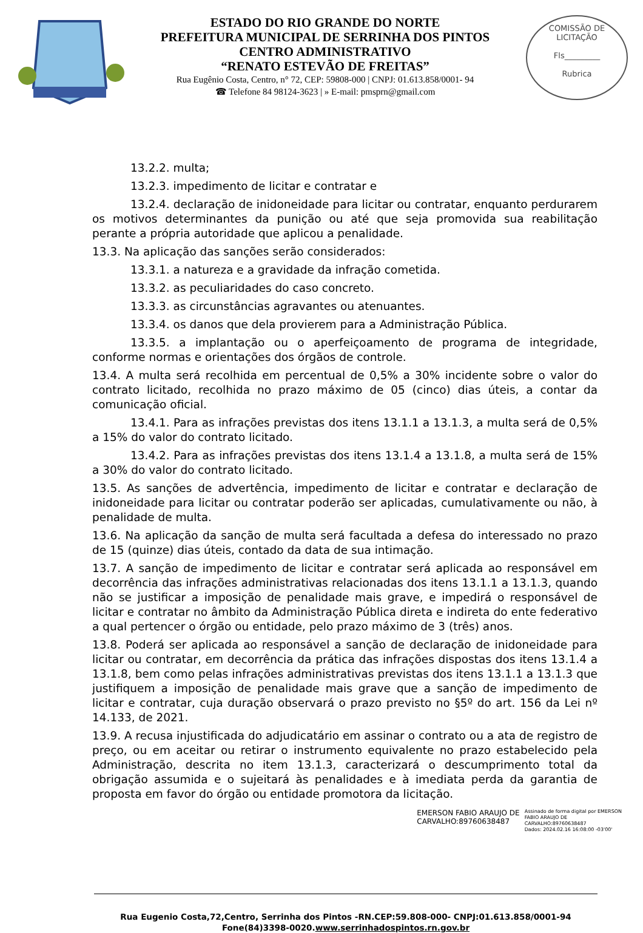ESTADO DO RIO GRANDE DO NORTE
PREFEITURA MUNICIPAL DE SERRINHA DOS PINTOS
CENTRO ADMINISTRATIVO
“RENATO ESTEVÃO DE FREITAS”
Rua Eugênio Costa, Centro, n° 72, CEP: 59808-000 | CNPJ: 01.613.858/0001- 94
☎ Telefone 84 98124-3623 | » E-mail: pmsprn@gmail.com
COMISSÃO DE LICITAÇÃO
Fls_________
Rubrica
13.2.2. multa;
13.2.3. impedimento de licitar e contratar e
13.2.4. declaração de inidoneidade para licitar ou contratar, enquanto perdurarem os motivos determinantes da punição ou até que seja promovida sua reabilitação perante a própria autoridade que aplicou a penalidade.
13.3. Na aplicação das sanções serão considerados:
13.3.1. a natureza e a gravidade da infração cometida.
13.3.2. as peculiaridades do caso concreto.
13.3.3. as circunstâncias agravantes ou atenuantes.
13.3.4. os danos que dela provierem para a Administração Pública.
13.3.5. a implantação ou o aperfeiçoamento de programa de integridade, conforme normas e orientações dos órgãos de controle.
13.4. A multa será recolhida em percentual de 0,5% a 30% incidente sobre o valor do contrato licitado, recolhida no prazo máximo de 05 (cinco) dias úteis, a contar da comunicação oficial.
13.4.1. Para as infrações previstas dos itens 13.1.1 a 13.1.3, a multa será de 0,5% a 15% do valor do contrato licitado.
13.4.2. Para as infrações previstas dos itens 13.1.4 a 13.1.8, a multa será de 15% a 30% do valor do contrato licitado.
13.5. As sanções de advertência, impedimento de licitar e contratar e declaração de inidoneidade para licitar ou contratar poderão ser aplicadas, cumulativamente ou não, à penalidade de multa.
13.6. Na aplicação da sanção de multa será facultada a defesa do interessado no prazo de 15 (quinze) dias úteis, contado da data de sua intimação.
13.7. A sanção de impedimento de licitar e contratar será aplicada ao responsável em decorrência das infrações administrativas relacionadas dos itens 13.1.1 a 13.1.3, quando não se justificar a imposição de penalidade mais grave, e impedirá o responsável de licitar e contratar no âmbito da Administração Pública direta e indireta do ente federativo a qual pertencer o órgão ou entidade, pelo prazo máximo de 3 (três) anos.
13.8. Poderá ser aplicada ao responsável a sanção de declaração de inidoneidade para licitar ou contratar, em decorrência da prática das infrações dispostas dos itens 13.1.4 a 13.1.8, bem como pelas infrações administrativas previstas dos itens 13.1.1 a 13.1.3 que justifiquem a imposição de penalidade mais grave que a sanção de impedimento de licitar e contratar, cuja duração observará o prazo previsto no §5º do art. 156 da Lei nº 14.133, de 2021.
13.9. A recusa injustificada do adjudicatário em assinar o contrato ou a ata de registro de preço, ou em aceitar ou retirar o instrumento equivalente no prazo estabelecido pela Administração, descrita no item 13.1.3, caracterizará o descumprimento total da obrigação assumida e o sujeitará às penalidades e à imediata perda da garantia de proposta em favor do órgão ou entidade promotora da licitação.
EMERSON FABIO ARAUJO DE
CARVALHO:89760638487
Assinado de forma digital por EMERSON
FABIO ARAUJO DE
CARVALHO:89760638487
Dados: 2024.02.16 16:08:00 -03'00'
Rua Eugenio Costa,72,Centro, Serrinha dos Pintos -RN.CEP:59.808-000- CNPJ:01.613.858/0001-94
Fone(84)3398-0020.www.serrinhadospintos.rn.gov.br